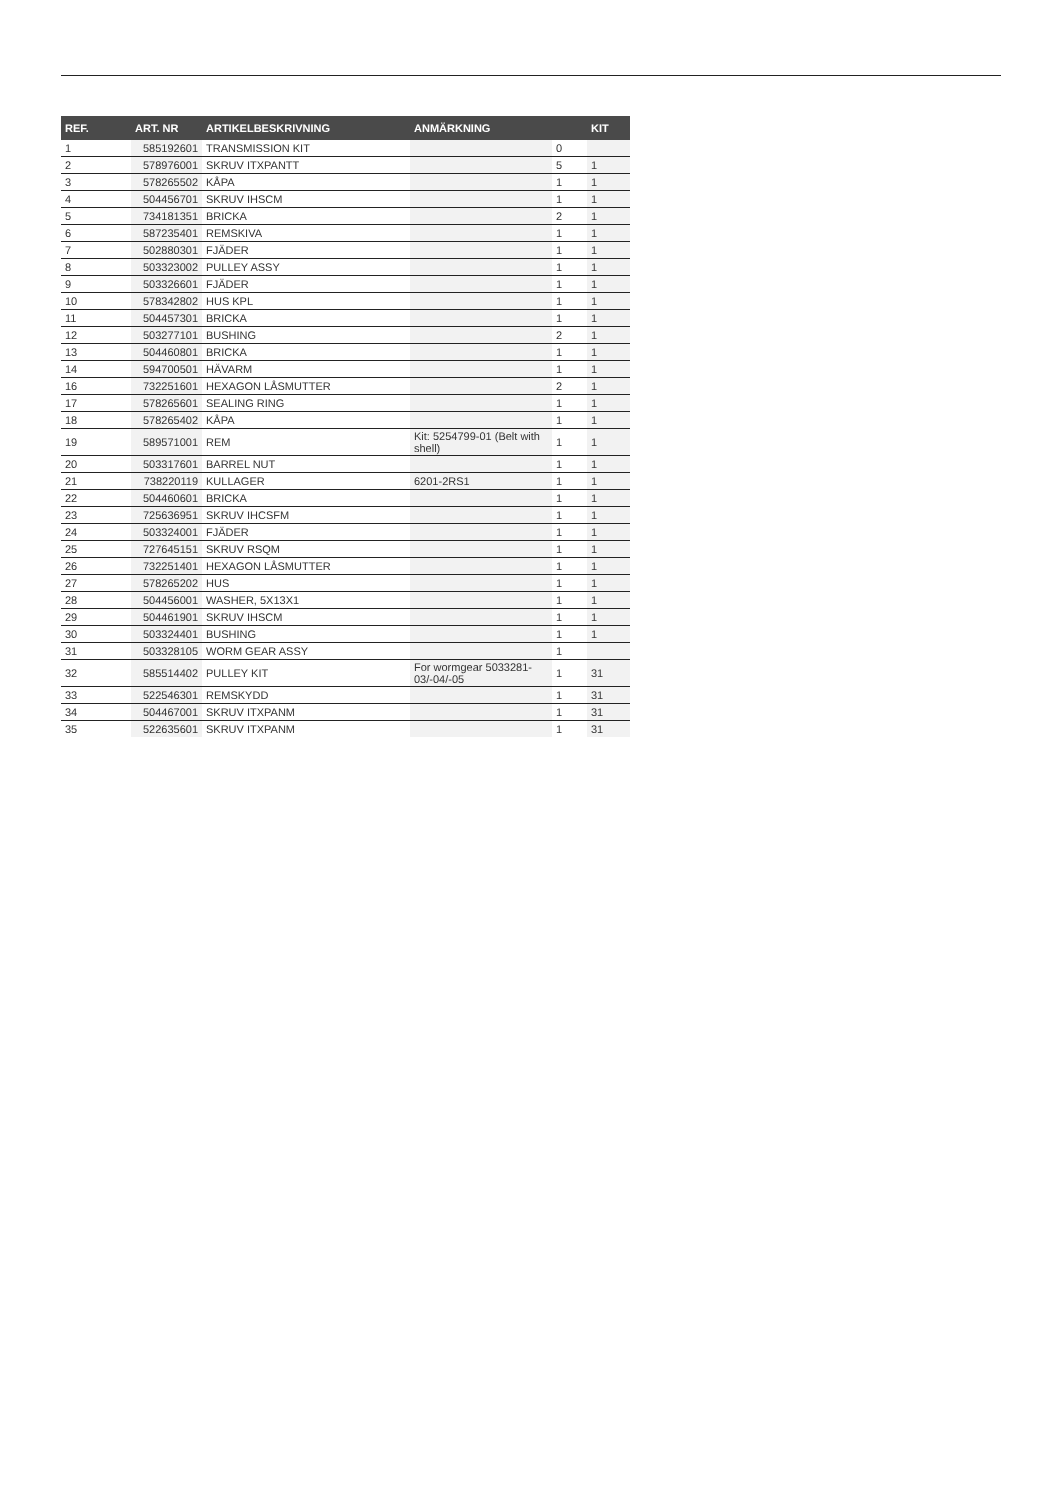| REF. | ART. NR | ARTIKELBESKRIVNING | ANMÄRKNING | | KIT |
| --- | --- | --- | --- | --- | --- |
| 1 | 585192601 | TRANSMISSION KIT | | 0 | |
| 2 | 578976001 | SKRUV ITXPANTT | | 5 | 1 |
| 3 | 578265502 | KÅPA | | 1 | 1 |
| 4 | 504456701 | SKRUV IHSCM | | 1 | 1 |
| 5 | 734181351 | BRICKA | | 2 | 1 |
| 6 | 587235401 | REMSKIVA | | 1 | 1 |
| 7 | 502880301 | FJÄDER | | 1 | 1 |
| 8 | 503323002 | PULLEY ASSY | | 1 | 1 |
| 9 | 503326601 | FJÄDER | | 1 | 1 |
| 10 | 578342802 | HUS KPL | | 1 | 1 |
| 11 | 504457301 | BRICKA | | 1 | 1 |
| 12 | 503277101 | BUSHING | | 2 | 1 |
| 13 | 504460801 | BRICKA | | 1 | 1 |
| 14 | 594700501 | HÄVARM | | 1 | 1 |
| 16 | 732251601 | HEXAGON LÅSMUTTER | | 2 | 1 |
| 17 | 578265601 | SEALING RING | | 1 | 1 |
| 18 | 578265402 | KÅPA | | 1 | 1 |
| 19 | 589571001 | REM | Kit: 5254799-01 (Belt with shell) | 1 | 1 |
| 20 | 503317601 | BARREL NUT | | 1 | 1 |
| 21 | 738220119 | KULLAGER | 6201-2RS1 | 1 | 1 |
| 22 | 504460601 | BRICKA | | 1 | 1 |
| 23 | 725636951 | SKRUV IHCSFM | | 1 | 1 |
| 24 | 503324001 | FJÄDER | | 1 | 1 |
| 25 | 727645151 | SKRUV RSQM | | 1 | 1 |
| 26 | 732251401 | HEXAGON LÅSMUTTER | | 1 | 1 |
| 27 | 578265202 | HUS | | 1 | 1 |
| 28 | 504456001 | WASHER, 5X13X1 | | 1 | 1 |
| 29 | 504461901 | SKRUV IHSCM | | 1 | 1 |
| 30 | 503324401 | BUSHING | | 1 | 1 |
| 31 | 503328105 | WORM GEAR ASSY | | 1 | |
| 32 | 585514402 | PULLEY KIT | For wormgear 5033281-03/-04/-05 | 1 | 31 |
| 33 | 522546301 | REMSKYDD | | 1 | 31 |
| 34 | 504467001 | SKRUV ITXPANM | | 1 | 31 |
| 35 | 522635601 | SKRUV ITXPANM | | 1 | 31 |